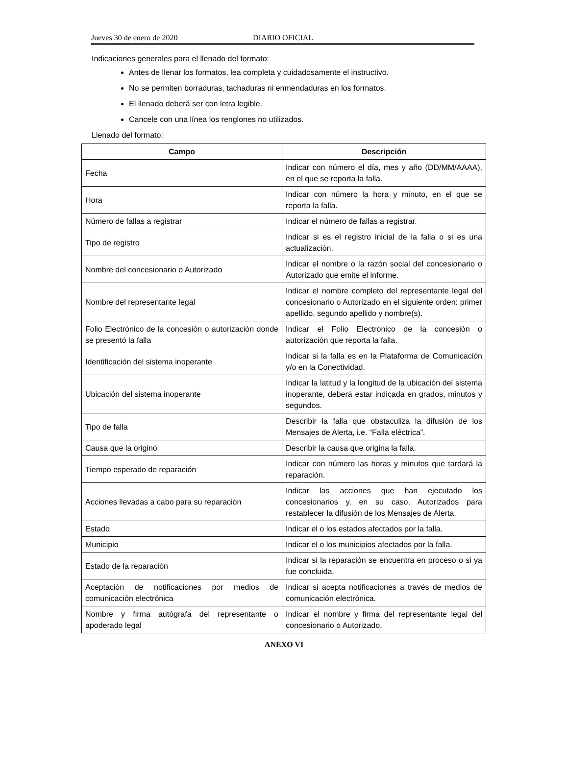Jueves 30 de enero de 2020 DIARIO OFICIAL
Indicaciones generales para el llenado del formato:
Antes de llenar los formatos, lea completa y cuidadosamente el instructivo.
No se permiten borraduras, tachaduras ni enmendaduras en los formatos.
El llenado deberá ser con letra legible.
Cancele con una línea los renglones no utilizados.
Llenado del formato:
| Campo | Descripción |
| --- | --- |
| Fecha | Indicar con número el día, mes y año (DD/MM/AAAA), en el que se reporta la falla. |
| Hora | Indicar con número la hora y minuto, en el que se reporta la falla. |
| Número de fallas a registrar | Indicar el número de fallas a registrar. |
| Tipo de registro | Indicar si es el registro inicial de la falla o si es una actualización. |
| Nombre del concesionario o Autorizado | Indicar el nombre o la razón social del concesionario o Autorizado que emite el informe. |
| Nombre del representante legal | Indicar el nombre completo del representante legal del concesionario o Autorizado en el siguiente orden: primer apellido, segundo apellido y nombre(s). |
| Folio Electrónico de la concesión o autorización donde se presentó la falla | Indicar el Folio Electrónico de la concesión o autorización que reporta la falla. |
| Identificación del sistema inoperante | Indicar si la falla es en la Plataforma de Comunicación y/o en la Conectividad. |
| Ubicación del sistema inoperante | Indicar la latitud y la longitud de la ubicación del sistema inoperante, deberá estar indicada en grados, minutos y segundos. |
| Tipo de falla | Describir la falla que obstaculiza la difusión de los Mensajes de Alerta, i.e. “Falla eléctrica”. |
| Causa que la originó | Describir la causa que origina la falla. |
| Tiempo esperado de reparación | Indicar con número las horas y minutos que tardará la reparación. |
| Acciones llevadas a cabo para su reparación | Indicar las acciones que han ejecutado los concesionarios y, en su caso, Autorizados para restablecer la difusión de los Mensajes de Alerta. |
| Estado | Indicar el o los estados afectados por la falla. |
| Municipio | Indicar el o los municipios afectados por la falla. |
| Estado de la reparación | Indicar si la reparación se encuentra en proceso o si ya fue concluida. |
| Aceptación de notificaciones por medios de comunicación electrónica | Indicar si acepta notificaciones a través de medios de comunicación electrónica. |
| Nombre y firma autógrafa del representante o apoderado legal | Indicar el nombre y firma del representante legal del concesionario o Autorizado. |
ANEXO VI